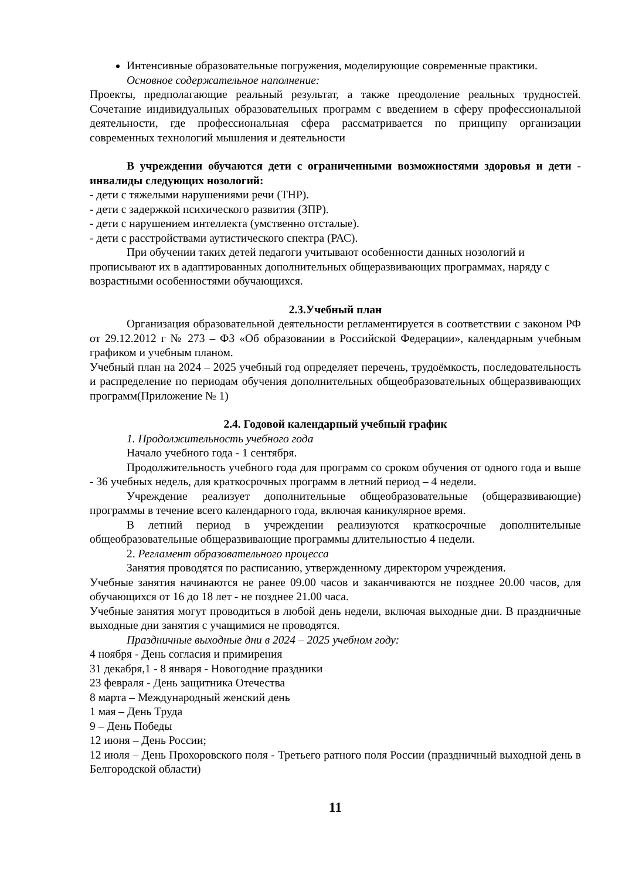Интенсивные образовательные погружения, моделирующие современные практики.
Основное содержательное наполнение:
Проекты, предполагающие реальный результат, а также преодоление реальных трудностей. Сочетание индивидуальных образовательных программ с введением в сферу профессиональной деятельности, где профессиональная сфера рассматривается по принципу организации современных технологий мышления и деятельности
В учреждении обучаются дети с ограниченными возможностями здоровья и дети - инвалиды следующих нозологий:
- дети с тяжелыми нарушениями речи (ТНР).
- дети с задержкой психического развития (ЗПР).
- дети с нарушением интеллекта (умственно отсталые).
- дети с расстройствами аутистического спектра (РАС).
При обучении таких детей педагоги учитывают особенности данных нозологий и прописывают их в адаптированных дополнительных общеразвивающих программах, наряду с возрастными особенностями обучающихся.
2.3.Учебный план
Организация образовательной деятельности регламентируется в соответствии с законом РФ от 29.12.2012 г № 273 – ФЗ «Об образовании в Российской Федерации», календарным учебным графиком и учебным планом.
Учебный план на 2024 – 2025 учебный год определяет перечень, трудоёмкость, последовательность и распределение по периодам обучения дополнительных общеобразовательных общеразвивающих программ(Приложение № 1)
2.4. Годовой календарный учебный график
1. Продолжительность учебного года
Начало учебного года - 1 сентября.
Продолжительность учебного года для программ со сроком обучения от одного года и выше - 36 учебных недель, для краткосрочных программ в летний период – 4 недели.
Учреждение реализует дополнительные общеобразовательные (общеразвивающие) программы в течение всего календарного года, включая каникулярное время.
В летний период в учреждении реализуются краткосрочные дополнительные общеобразовательные общеразвивающие программы длительностью 4 недели.
2. Регламент образовательного процесса
Занятия проводятся по расписанию, утвержденному директором учреждения.
Учебные занятия начинаются не ранее 09.00 часов и заканчиваются не позднее 20.00 часов, для обучающихся от 16 до 18 лет - не позднее 21.00 часа.
Учебные занятия могут проводиться в любой день недели, включая выходные дни. В праздничные выходные дни занятия с учащимися не проводятся.
Праздничные выходные дни в 2024 – 2025 учебном году:
4 ноября - День согласия и примирения
31 декабря,1 - 8 января - Новогодние праздники
23 февраля - День защитника Отечества
8 марта – Международный женский день
1 мая – День Труда
9 – День Победы
12 июня – День России;
12 июля – День Прохоровского поля - Третьего ратного поля России (праздничный выходной день в Белгородской области)
11